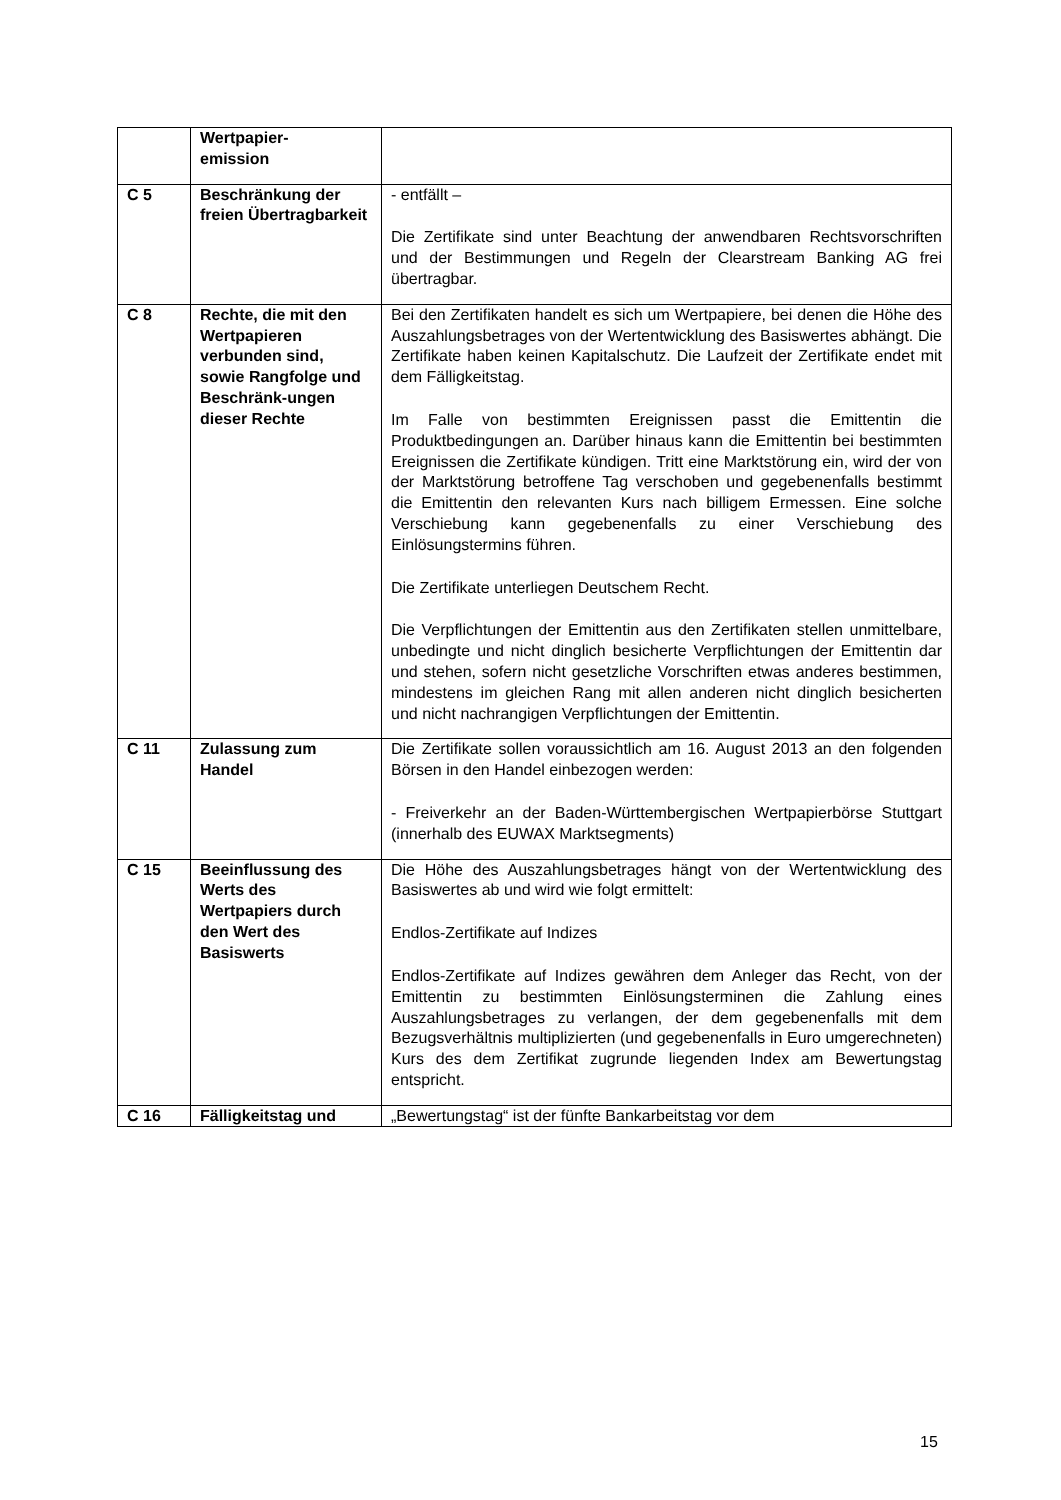| | Wertpapier- emission | |
| C 5 | Beschränkung der freien Übertragbarkeit | - entfällt – Die Zertifikate sind unter Beachtung der anwendbaren Rechtsvorschriften und der Bestimmungen und Regeln der Clearstream Banking AG frei übertragbar. |
| C 8 | Rechte, die mit den Wertpapieren verbunden sind, sowie Rangfolge und Beschränk-ungen dieser Rechte | Bei den Zertifikaten handelt es sich um Wertpapiere, bei denen die Höhe des Auszahlungsbetrages von der Wertentwicklung des Basiswertes abhängt. Die Zertifikate haben keinen Kapitalschutz. Die Laufzeit der Zertifikate endet mit dem Fälligkeitstag. Im Falle von bestimmten Ereignissen passt die Emittentin die Produktbedingungen an. Darüber hinaus kann die Emittentin bei bestimmten Ereignissen die Zertifikate kündigen. Tritt eine Marktstörung ein, wird der von der Marktstörung betroffene Tag verschoben und gegebenenfalls bestimmt die Emittentin den relevanten Kurs nach billigem Ermessen. Eine solche Verschiebung kann gegebenenfalls zu einer Verschiebung des Einlösungstermins führen. Die Zertifikate unterliegen Deutschem Recht. Die Verpflichtungen der Emittentin aus den Zertifikaten stellen unmittelbare, unbedingte und nicht dinglich besicherte Verpflichtungen der Emittentin dar und stehen, sofern nicht gesetzliche Vorschriften etwas anderes bestimmen, mindestens im gleichen Rang mit allen anderen nicht dinglich besicherten und nicht nachrangigen Verpflichtungen der Emittentin. |
| C 11 | Zulassung zum Handel | Die Zertifikate sollen voraussichtlich am 16. August 2013 an den folgenden Börsen in den Handel einbezogen werden: - Freiverkehr an der Baden-Württembergischen Wertpapierbörse Stuttgart (innerhalb des EUWAX Marktsegments) |
| C 15 | Beeinflussung des Werts des Wertpapiers durch den Wert des Basiswerts | Die Höhe des Auszahlungsbetrages hängt von der Wertentwicklung des Basiswertes ab und wird wie folgt ermittelt: Endlos-Zertifikate auf Indizes Endlos-Zertifikate auf Indizes gewähren dem Anleger das Recht, von der Emittentin zu bestimmten Einlösungsterminen die Zahlung eines Auszahlungsbetrages zu verlangen, der dem gegebenenfalls mit dem Bezugsverhältnis multiplizierten (und gegebenenfalls in Euro umgerechneten) Kurs des dem Zertifikat zugrunde liegenden Index am Bewertungstag entspricht. |
| C 16 | Fälligkeitstag und | „Bewertungstag“ ist der fünfte Bankarbeitstag vor dem |
15